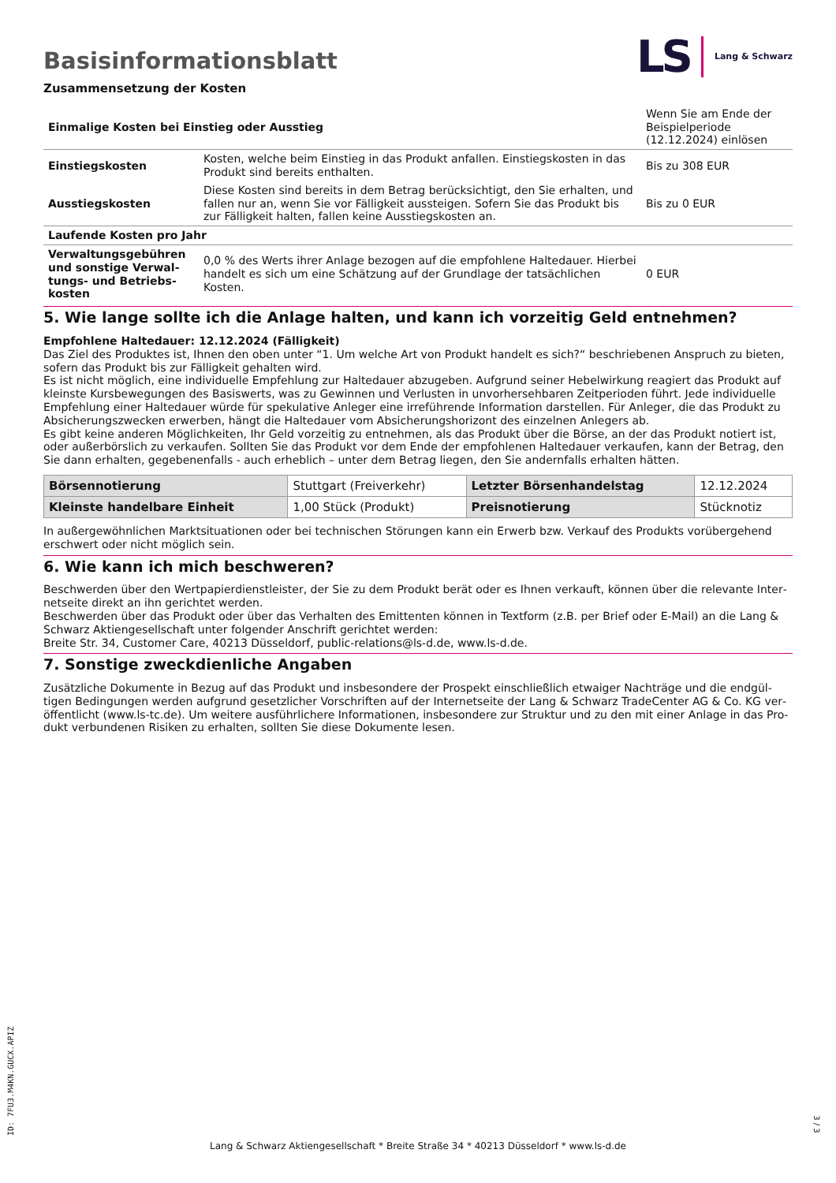LS Lang & Schwarz
Basisinformationsblatt
Zusammensetzung der Kosten
| Einmalige Kosten bei Einstieg oder Ausstieg | | Wenn Sie am Ende der Beispielperiode (12.12.2024) einlösen |
| Einstiegskosten | Kosten, welche beim Einstieg in das Produkt anfallen. Einstiegskosten in das Produkt sind bereits enthalten. | Bis zu 308 EUR |
| Ausstiegskosten | Diese Kosten sind bereits in dem Betrag berücksichtigt, den Sie erhalten, und fallen nur an, wenn Sie vor Fälligkeit aussteigen. Sofern Sie das Produkt bis zur Fälligkeit halten, fallen keine Ausstiegskosten an. | Bis zu 0 EUR |
| Laufende Kosten pro Jahr | | |
| Verwaltungsgebühren und sonstige Verwal­tungs- und Betriebs­kosten | 0,0 % des Werts ihrer Anlage bezogen auf die empfohlene Haltedauer. Hierbei handelt es sich um eine Schätzung auf der Grundlage der tatsächlichen Kosten. | 0 EUR |
5. Wie lange sollte ich die Anlage halten, und kann ich vorzeitig Geld entnehmen?
Empfohlene Haltedauer: 12.12.2024 (Fälligkeit)
Das Ziel des Produktes ist, Ihnen den oben unter “1. Um welche Art von Produkt handelt es sich?“ beschriebenen Anspruch zu bieten, sofern das Produkt bis zur Fälligkeit gehalten wird.
Es ist nicht möglich, eine individuelle Empfehlung zur Haltedauer abzugeben. Aufgrund seiner Hebelwirkung reagiert das Produkt auf kleinste Kursbewegungen des Basiswerts, was zu Gewinnen und Verlusten in unvorhersehbaren Zeitperioden führt. Jede individuelle Empfehlung einer Haltedauer würde für spekulative Anleger eine irreführende Information darstellen. Für Anleger, die das Produkt zu Absicherungszwecken erwerben, hängt die Haltedauer vom Absicherungshorizont des einzelnen Anlegers ab.
Es gibt keine anderen Möglichkeiten, Ihr Geld vorzeitig zu entnehmen, als das Produkt über die Börse, an der das Produkt notiert ist, oder außerbörslich zu verkaufen. Sollten Sie das Produkt vor dem Ende der empfohlenen Haltedauer verkaufen, kann der Betrag, den Sie dann erhalten, gegebenenfalls - auch erheblich – unter dem Betrag liegen, den Sie andernfalls erhalten hätten.
| Börsennotierung | Stuttgart (Freiverkehr) | Letzter Börsenhandelstag | 12.12.2024 |
| Kleinste handelbare Ein­heit | 1,00 Stück (Produkt) | Preisnotierung | Stücknotiz |
In außergewöhnlichen Marktsituationen oder bei technischen Störungen kann ein Erwerb bzw. Verkauf des Produkts vorübergehend erschwert oder nicht möglich sein.
6. Wie kann ich mich beschweren?
Beschwerden über den Wertpapierdienstleister, der Sie zu dem Produkt berät oder es Ihnen verkauft, können über die relevante Inter­netseite direkt an ihn gerichtet werden.
Beschwerden über das Produkt oder über das Verhalten des Emittenten können in Textform (z.B. per Brief oder E-Mail) an die Lang & Schwarz Aktiengesellschaft unter folgender Anschrift gerichtet werden:
Breite Str. 34, Customer Care, 40213 Düsseldorf, public-relations@ls-d.de, www.ls-d.de.
7. Sonstige zweckdienliche Angaben
Zusätzliche Dokumente in Bezug auf das Produkt und insbesondere der Prospekt einschließlich etwaiger Nachträge und die endgül­tigen Bedingungen werden aufgrund gesetzlicher Vorschriften auf der Internetseite der Lang & Schwarz TradeCenter AG & Co. KG ver­öffentlicht (www.ls-tc.de). Um weitere ausführlichere Informationen, insbesondere zur Struktur und zu den mit einer Anlage in das Pro­dukt verbundenen Risiken zu erhalten, sollten Sie diese Dokumente lesen.
ID: 7FU3.M4KN.GUCX.APIZ
Lang & Schwarz Aktiengesellschaft * Breite Straße 34 * 40213 Düsseldorf * www.ls-d.de
3 / 3